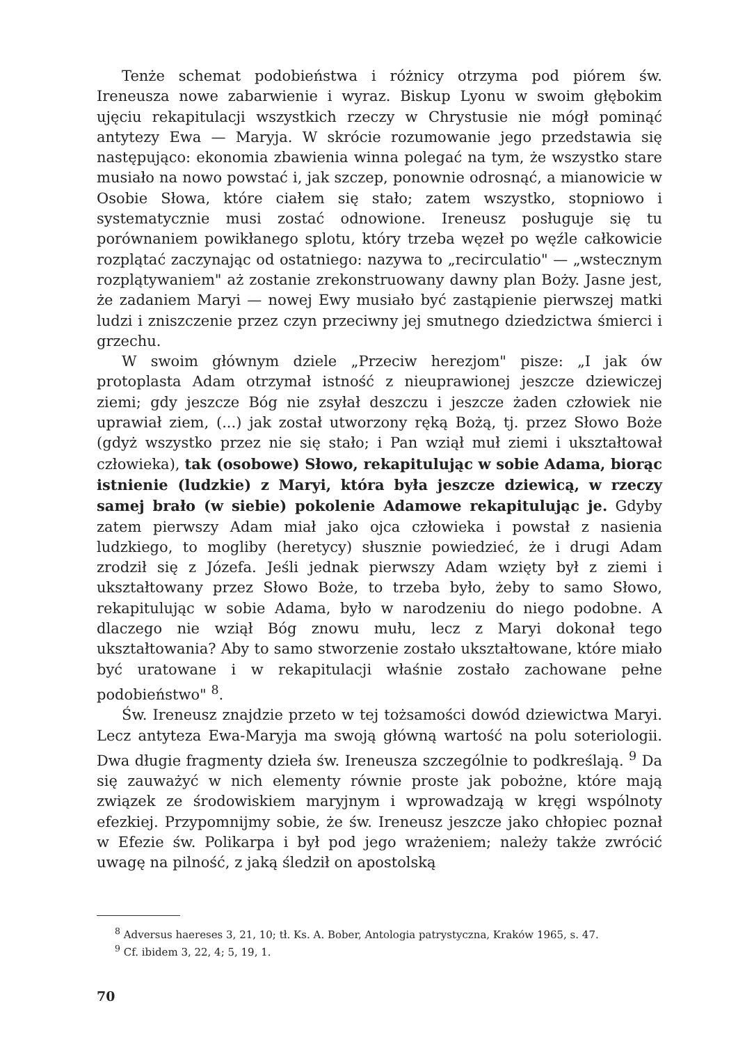Tenże schemat podobieństwa i różnicy otrzyma pod piórem św. Ireneusza nowe zabarwienie i wyraz. Biskup Lyonu w swoim głębokim ujęciu rekapitulacji wszystkich rzeczy w Chrystusie nie mógł pominąć antytezy Ewa — Maryja. W skrócie rozumowanie jego przedstawia się następująco: ekonomia zbawienia winna polegać na tym, że wszystko stare musiało na nowo powstać i, jak szczep, ponownie odrosnąć, a mianowicie w Osobie Słowa, które ciałem się stało; zatem wszystko, stopniowo i systematycznie musi zostać odnowione. Ireneusz posługuje się tu porównaniem powikłanego splotu, który trzeba węzeł po węźle całkowicie rozplątać zaczynając od ostatniego: nazywa to „recirculatio" — „wstecznym rozplątywaniem" aż zostanie zrekonstruowany dawny plan Boży. Jasne jest, że zadaniem Maryi — nowej Ewy musiało być zastąpienie pierwszej matki ludzi i zniszczenie przez czyn przeciwny jej smutnego dziedzictwa śmierci i grzechu.
W swoim głównym dziele „Przeciw herezjom" pisze: „I jak ów protoplasta Adam otrzymał istność z nieuprawionej jeszcze dziewiczej ziemi; gdy jeszcze Bóg nie zsyłał deszczu i jeszcze żaden człowiek nie uprawiał ziem, (...) jak został utworzony ręką Bożą, tj. przez Słowo Boże (gdyż wszystko przez nie się stało; i Pan wziął muł ziemi i ukształtował człowieka), tak (osobowe) Słowo, rekapitulując w sobie Adama, biorąc istnienie (ludzkie) z Maryi, która była jeszcze dziewicą, w rzeczy samej brało (w siebie) pokolenie Adamowe rekapitulując je. Gdyby zatem pierwszy Adam miał jako ojca człowieka i powstał z nasienia ludzkiego, to mogliby (heretycy) słusznie powiedzieć, że i drugi Adam zrodził się z Józefa. Jeśli jednak pierwszy Adam wzięty był z ziemi i ukształtowany przez Słowo Boże, to trzeba było, żeby to samo Słowo, rekapitulując w sobie Adama, było w narodzeniu do niego podobne. A dlaczego nie wziął Bóg znowu mułu, lecz z Maryi dokonał tego ukształtowania? Aby to samo stworzenie zostało ukształtowane, które miało być uratowane i w rekapitulacji właśnie zostało zachowane pełne podobieństwo" <sup>8</sup>.
Św. Ireneusz znajdzie przeto w tej tożsamości dowód dziewictwa Maryi. Lecz antyteza Ewa-Maryja ma swoją główną wartość na polu soteriologii. Dwa długie fragmenty dzieła św. Ireneusza szczególnie to podkreślają. <sup>9</sup> Da się zauważyć w nich elementy równie proste jak pobożne, które mają związek ze środowiskiem maryjnym i wprowadzają w kręgi wspólnoty efezkiej. Przypomnijmy sobie, że św. Ireneusz jeszcze jako chłopiec poznał w Efezie św. Polikarpa i był pod jego wrażeniem; należy także zwrócić uwagę na pilność, z jaką śledził on apostolską
<sup>8</sup> Adversus haereses 3, 21, 10; tł. Ks. A. Bober, Antologia patrystyczna, Kraków 1965, s. 47.
<sup>9</sup> Cf. ibidem 3, 22, 4; 5, 19, 1.
70